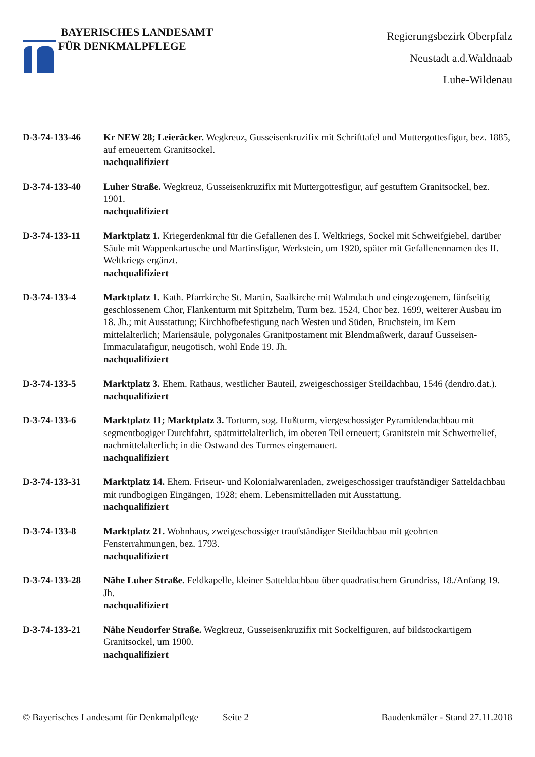BAYERISCHES LANDESAMT
FÜR DENKMALPFLEGE
Regierungsbezirk Oberpfalz
Neustadt a.d.Waldnaab
Luhe-Wildenau
D-3-74-133-46 Kr NEW 28; Leieräcker. Wegkreuz, Gusseisenkruzifix mit Schrifttafel und Muttergottesfigur, bez. 1885, auf erneuertem Granitsockel.
nachqualifiziert
D-3-74-133-40 Luher Straße. Wegkreuz, Gusseisenkruzifix mit Muttergottesfigur, auf gestuftem Granitsockel, bez. 1901.
nachqualifiziert
D-3-74-133-11 Marktplatz 1. Kriegerdenkmal für die Gefallenen des I. Weltkriegs, Sockel mit Schweifgiebel, darüber Säule mit Wappenkartusche und Martinsfigur, Werkstein, um 1920, später mit Gefallenennamen des II. Weltkriegs ergänzt.
nachqualifiziert
D-3-74-133-4 Marktplatz 1. Kath. Pfarrkirche St. Martin, Saalkirche mit Walmdach und eingezogenem, fünfseitig geschlossenem Chor, Flankenturm mit Spitzhelm, Turm bez. 1524, Chor bez. 1699, weiterer Ausbau im 18. Jh.; mit Ausstattung; Kirchhofbefestigung nach Westen und Süden, Bruchstein, im Kern mittelalterlich; Mariensäule, polygonales Granitpostament mit Blendmaßwerk, darauf Gusseisen-Immaculatafigur, neugotisch, wohl Ende 19. Jh.
nachqualifiziert
D-3-74-133-5 Marktplatz 3. Ehem. Rathaus, westlicher Bauteil, zweigeschossiger Steildachbau, 1546 (dendro.dat.).
nachqualifiziert
D-3-74-133-6 Marktplatz 11; Marktplatz 3. Torturm, sog. Hußturm, viergeschossiger Pyramidendachbau mit segmentbogiger Durchfahrt, spätmittelalterlich, im oberen Teil erneuert; Granitstein mit Schwertrelief, nachmittelalterlich; in die Ostwand des Turmes eingemauert.
nachqualifiziert
D-3-74-133-31 Marktplatz 14. Ehem. Friseur- und Kolonialwarenladen, zweigeschossiger traufständiger Satteldachbau mit rundbogigen Eingängen, 1928; ehem. Lebensmittelladen mit Ausstattung.
nachqualifiziert
D-3-74-133-8 Marktplatz 21. Wohnhaus, zweigeschossiger traufständiger Steildachbau mit geohrten Fensterrahmungen, bez. 1793.
nachqualifiziert
D-3-74-133-28 Nähe Luher Straße. Feldkapelle, kleiner Satteldachbau über quadratischem Grundriss, 18./Anfang 19. Jh.
nachqualifiziert
D-3-74-133-21 Nähe Neudorfer Straße. Wegkreuz, Gusseisenkruzifix mit Sockelfiguren, auf bildstockartigem Granitsockel, um 1900.
nachqualifiziert
© Bayerisches Landesamt für Denkmalpflege Seite 2 Baudenkmäler - Stand 27.11.2018